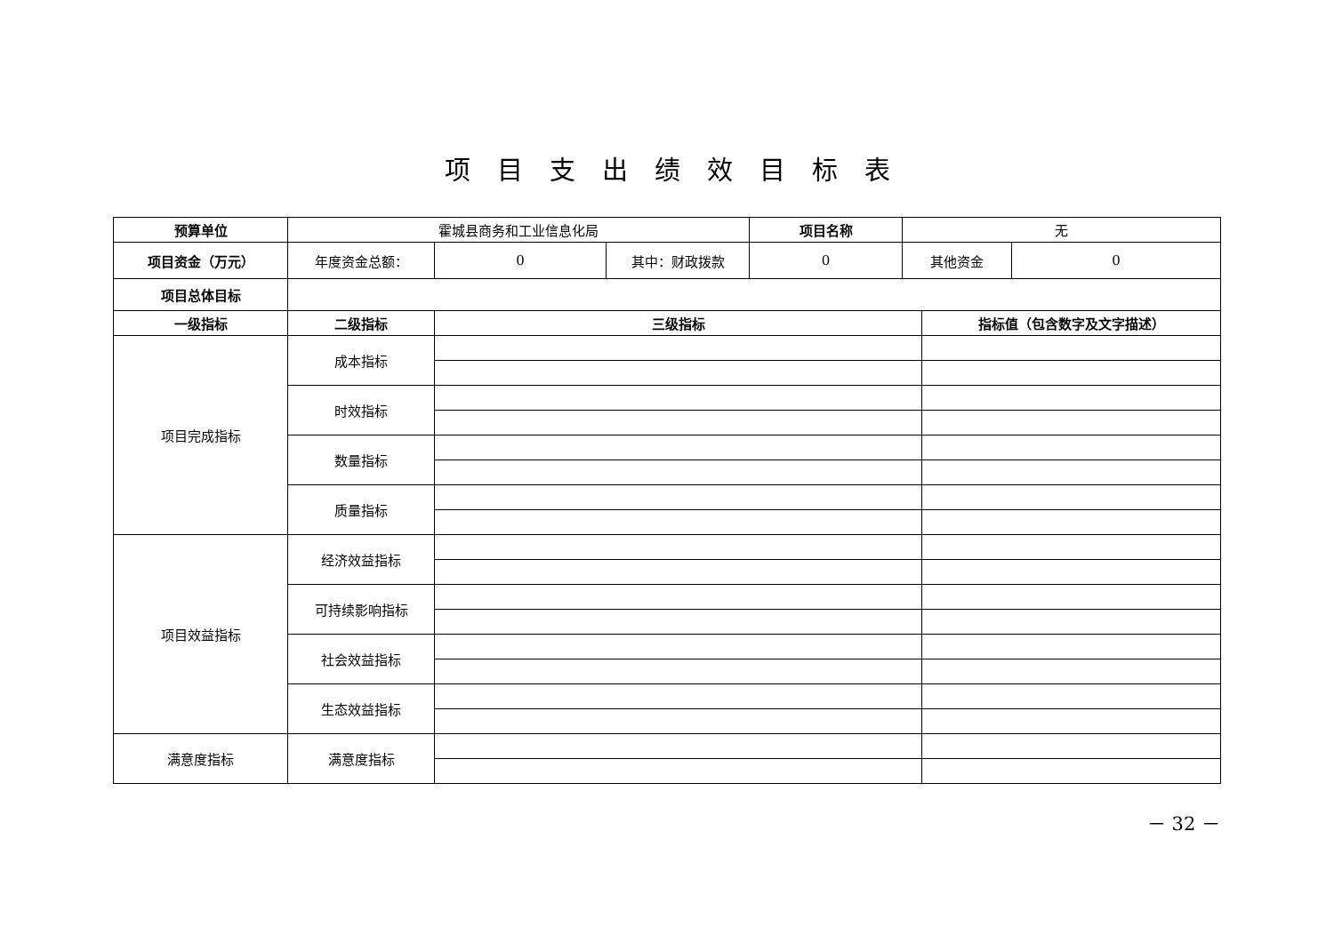项目支出绩效目标表
| 预算单位 | 霍城县商务和工业信息化局 | | | 项目名称 | 无 | | |
| 项目资金（万元） | 年度资金总额： | 0 | 其中：财政拨款 | 0 | 其他资金 | | 0 |
| 项目总体目标 | | | | | | | |
| 一级指标 | 二级指标 | 三级指标 | | | | 指标值（包含数字及文字描述） | |
| 项目完成指标 | 成本指标 | | | | | | |
| | 时效指标 | | | | | | |
| | 数量指标 | | | | | | |
| | 质量指标 | | | | | | |
| 项目效益指标 | 经济效益指标 | | | | | | |
| | 可持续影响指标 | | | | | | |
| | 社会效益指标 | | | | | | |
| | 生态效益指标 | | | | | | |
| 满意度指标 | 满意度指标 | | | | | | |
－ 32 －